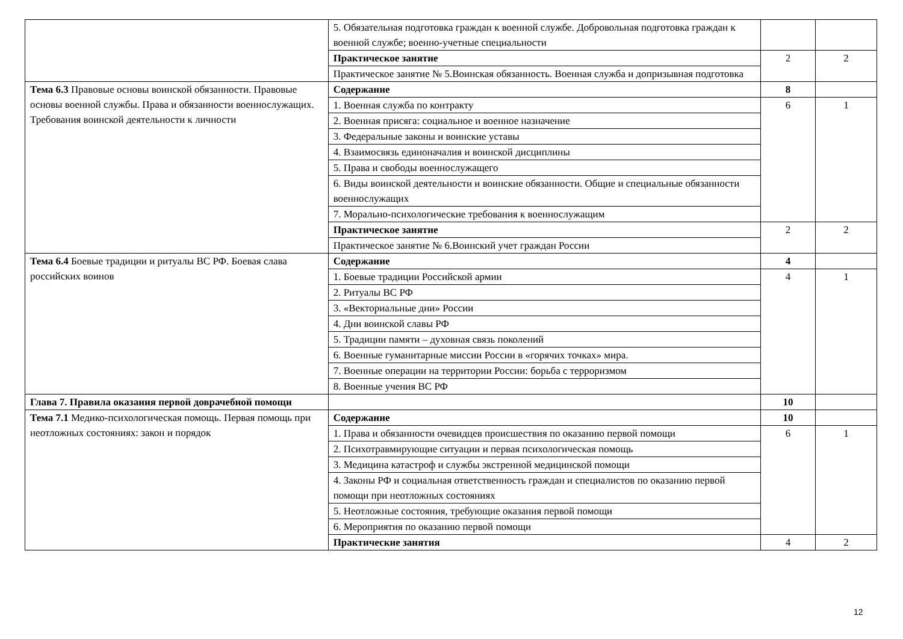| | 5. Обязательная подготовка граждан к военной службе. Добровольная подготовка граждан к военной службе; военно-учетные специальности | | |
| | Практическое занятие | 2 | 2 |
| | Практическое занятие № 5.Воинская обязанность. Военная служба и допризывная подготовка | | |
| Тема 6.3 Правовые основы воинской обязанности. Правовые основы военной службы. Права и обязанности военнослужащих. Требования воинской деятельности к личности | Содержание | 8 | |
| | 1. Военная служба по контракту | 6 | 1 |
| | 2. Военная присяга: социальное и военное назначение | | |
| | 3. Федеральные законы и воинские уставы | | |
| | 4. Взаимосвязь единоначалия и воинской дисциплины | | |
| | 5. Права и свободы военнослужащего | | |
| | 6. Виды воинской деятельности и воинские обязанности. Общие и специальные обязанности военнослужащих | | |
| | 7. Морально-психологические требования к военнослужащим | | |
| | Практическое занятие | 2 | 2 |
| | Практическое занятие № 6.Воинский учет граждан России | | |
| Тема 6.4 Боевые традиции и ритуалы ВС РФ. Боевая слава российских воинов | Содержание | 4 | |
| | 1. Боевые традиции Российской армии | 4 | 1 |
| | 2. Ритуалы ВС РФ | | |
| | 3. «Векториальные дни» России | | |
| | 4. Дни воинской славы РФ | | |
| | 5. Традиции памяти – духовная связь поколений | | |
| | 6. Военные гуманитарные миссии России в «горячих точках» мира. | | |
| | 7. Военные операции на территории России: борьба с терроризмом | | |
| | 8. Военные учения ВС РФ | | |
| Глава 7. Правила оказания первой доврачебной помощи | | 10 | |
| Тема 7.1 Медико-психологическая помощь. Первая помощь при неотложных состояниях: закон и порядок | Содержание | 10 | |
| | 1. Права и обязанности очевидцев происшествия по оказанию первой помощи | 6 | 1 |
| | 2. Психотравмирующие ситуации и первая психологическая помощь | | |
| | 3. Медицина катастроф и службы экстренной медицинской помощи | | |
| | 4. Законы РФ и социальная ответственность граждан и специалистов по оказанию первой помощи при неотложных состояниях | | |
| | 5. Неотложные состояния, требующие оказания первой помощи | | |
| | 6. Мероприятия по оказанию первой помощи | | |
| | Практические занятия | 4 | 2 |
12